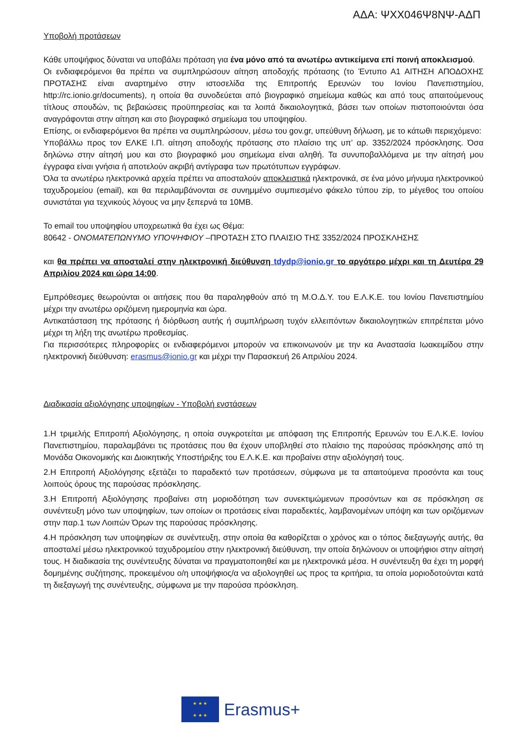ΑΔΑ: ΨΧΧ046Ψ8ΝΨ-ΑΔΠ
Υποβολή προτάσεων
Κάθε υποψήφιος δύναται να υποβάλει πρόταση για ένα μόνο από τα ανωτέρω αντικείμενα επί ποινή αποκλεισμού.
Οι ενδιαφερόμενοι θα πρέπει να συμπληρώσουν αίτηση αποδοχής πρότασης (το Έντυπο Α1 ΑΙΤΗΣΗ ΑΠΟΔΟΧΗΣ ΠΡΟΤΑΣΗΣ είναι αναρτημένο στην ιστοσελίδα της Επιτροπής Ερευνών του Ιονίου Πανεπιστημίου, http://rc.ionio.gr/documents), η οποία θα συνοδεύεται από βιογραφικό σημείωμα καθώς και από τους απαιτούμενους τίτλους σπουδών, τις βεβαιώσεις προϋπηρεσίας και τα λοιπά δικαιολογητικά, βάσει των οποίων πιστοποιούνται όσα αναγράφονται στην αίτηση και στο βιογραφικό σημείωμα του υποψηφίου.
Επίσης, οι ενδιαφερόμενοι θα πρέπει να συμπληρώσουν, μέσω του gov.gr, υπεύθυνη δήλωση, με το κάτωθι περιεχόμενο:
Υποβάλλω προς τον ΕΛΚΕ Ι.Π. αίτηση αποδοχής πρότασης στο πλαίσιο της υπ’ αρ. 3352/2024 πρόσκλησης. Όσα δηλώνω στην αίτησή μου και στο βιογραφικό μου σημείωμα είναι αληθή. Τα συνυποβαλλόμενα με την αίτησή μου έγγραφα είναι γνήσια ή αποτελούν ακριβή αντίγραφα των πρωτότυπων εγγράφων.
Όλα τα ανωτέρω ηλεκτρονικά αρχεία πρέπει να αποσταλούν αποκλειστικά ηλεκτρονικά, σε ένα μόνο μήνυμα ηλεκτρονικού ταχυδρομείου (email), και θα περιλαμβάνονται σε συνημμένο συμπιεσμένο φάκελο τύπου zip, το μέγεθος του οποίου συνιστάται για τεχνικούς λόγους να μην ξεπερνά τα 10MB.
Το email του υποψηφίου υποχρεωτικά θα έχει ως Θέμα:
80642 - ΟΝΟΜΑΤΕΠΩΝΥΜΟ ΥΠΟΨΗΦΙΟΥ –ΠΡΟΤΑΣΗ ΣΤΟ ΠΛΑΙΣΙΟ ΤΗΣ 3352/2024 ΠΡΟΣΚΛΗΣΗΣ
και θα πρέπει να αποσταλεί στην ηλεκτρονική διεύθυνση tdydp@ionio.gr το αργότερο μέχρι και τη Δευτέρα 29 Απριλίου 2024 και ώρα 14:00.
Εμπρόθεσμες θεωρούνται οι αιτήσεις που θα παραληφθούν από τη Μ.Ο.Δ.Υ. του Ε.Λ.Κ.Ε. του Ιονίου Πανεπιστημίου μέχρι την ανωτέρω οριζόμενη ημερομηνία και ώρα.
Αντικατάσταση της πρότασης ή διόρθωση αυτής ή συμπλήρωση τυχόν ελλειπόντων δικαιολογητικών επιτρέπεται μόνο μέχρι τη λήξη της ανωτέρω προθεσμίας.
Για περισσότερες πληροφορίες οι ενδιαφερόμενοι μπορούν να επικοινωνούν με την κα Αναστασία Ιωακειμίδου στην ηλεκτρονική διεύθυνση: erasmus@ionio.gr και μέχρι την Παρασκευή 26 Απριλίου 2024.
Διαδικασία αξιολόγησης υποψηφίων - Υποβολή ενστάσεων
1.Η τριμελής Επιτροπή Αξιολόγησης, η οποία συγκροτείται με απόφαση της Επιτροπής Ερευνών του Ε.Λ.Κ.Ε. Ιονίου Πανεπιστημίου, παραλαμβάνει τις προτάσεις που θα έχουν υποβληθεί στο πλαίσιο της παρούσας πρόσκλησης από τη Μονάδα Οικονομικής και Διοικητικής Υποστήριξης του Ε.Λ.Κ.Ε. και προβαίνει στην αξιολόγησή τους.
2.Η Επιτροπή Αξιολόγησης εξετάζει το παραδεκτό των προτάσεων, σύμφωνα με τα απαιτούμενα προσόντα και τους λοιπούς όρους της παρούσας πρόσκλησης.
3.Η Επιτροπή Αξιολόγησης προβαίνει στη μοριοδότηση των συνεκτιμώμενων προσόντων και σε πρόσκληση σε συνέντευξη μόνο των υποψηφίων, των οποίων οι προτάσεις είναι παραδεκτές, λαμβανομένων υπόψη και των οριζόμενων στην παρ.1 των Λοιπών Όρων της παρούσας πρόσκλησης.
4.Η πρόσκληση των υποψηφίων σε συνέντευξη, στην οποία θα καθορίζεται ο χρόνος και ο τόπος διεξαγωγής αυτής, θα αποσταλεί μέσω ηλεκτρονικού ταχυδρομείου στην ηλεκτρονική διεύθυνση, την οποία δηλώνουν οι υποψήφιοι στην αίτησή τους. Η διαδικασία της συνέντευξης δύναται να πραγματοποιηθεί και με ηλεκτρονικά μέσα. Η συνέντευξη θα έχει τη μορφή δομημένης συζήτησης, προκειμένου ο/η υποψήφιος/α να αξιολογηθεί ως προς τα κριτήρια, τα οποία μοριοδοτούνται κατά τη διεξαγωγή της συνέντευξης, σύμφωνα με την παρούσα πρόσκληση.
★ ★ ★
★ ★ ★
Erasmus+